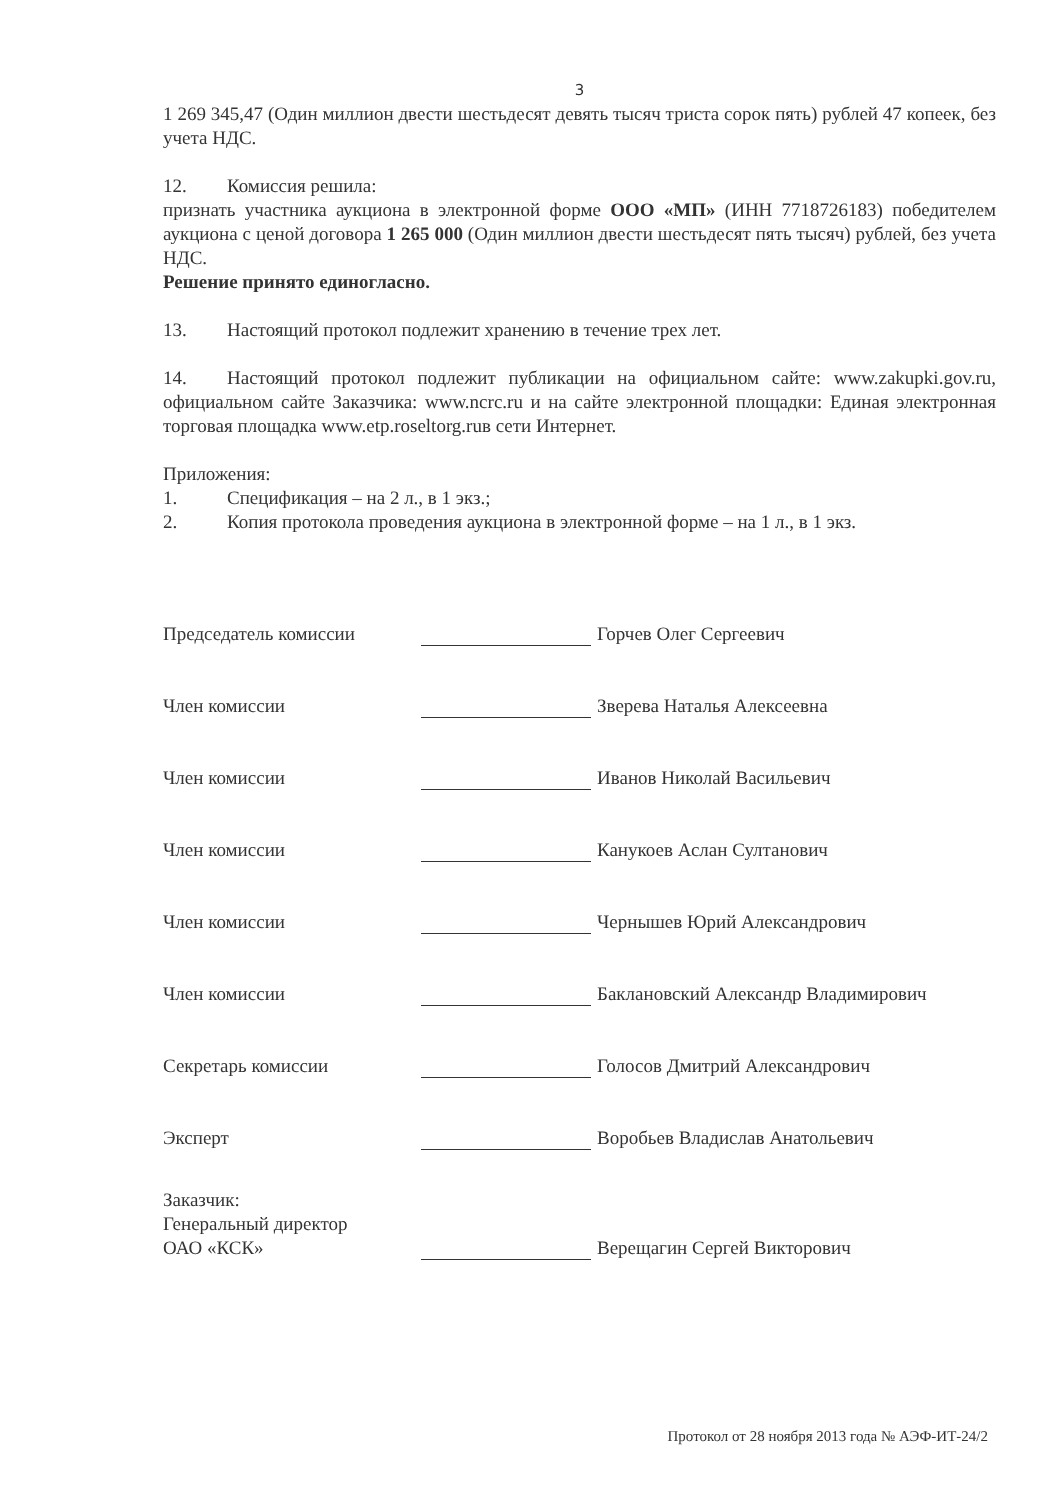3
1 269 345,47 (Один миллион двести шестьдесят девять тысяч триста сорок пять) рублей 47 копеек, без учета НДС.
12. Комиссия решила:
признать участника аукциона в электронной форме ООО «МП» (ИНН 7718726183) победителем аукциона с ценой договора 1 265 000 (Один миллион двести шестьдесят пять тысяч) рублей, без учета НДС.
Решение принято единогласно.
13. Настоящий протокол подлежит хранению в течение трех лет.
14. Настоящий протокол подлежит публикации на официальном сайте: www.zakupki.gov.ru, официальном сайте Заказчика: www.ncrc.ru и на сайте электронной площадки: Единая электронная торговая площадка www.etp.roseltorg.ruв сети Интернет.
Приложения:
1. Спецификация – на 2 л., в 1 экз.;
2. Копия протокола проведения аукциона в электронной форме – на 1 л., в 1 экз.
Председатель комиссии
Горчев Олег Сергеевич
Член комиссии
Зверева Наталья Алексеевна
Член комиссии
Иванов Николай Васильевич
Член комиссии
Канукоев Аслан Султанович
Член комиссии
Чернышев Юрий Александрович
Член комиссии
Баклановский Александр Владимирович
Секретарь комиссии
Голосов Дмитрий Александрович
Эксперт
Воробьев Владислав Анатольевич
Заказчик:
Генеральный директор
ОАО «КСК»
Верещагин Сергей Викторович
Протокол от 28 ноября 2013 года № АЭФ-ИТ-24/2